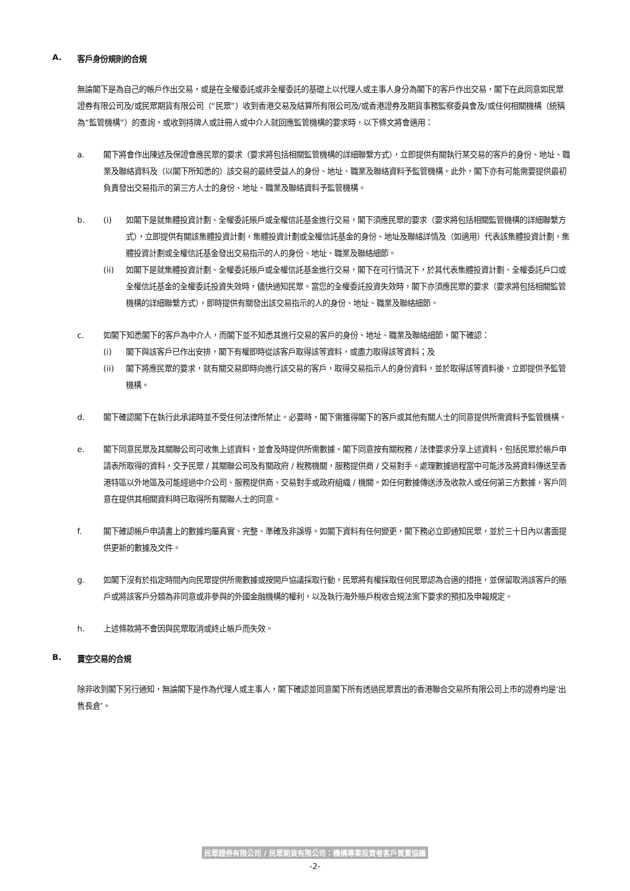A. 客戶身份規則的合規
無論閣下是為自己的帳戶作出交易，或是在全權委託或非全權委託的基礎上以代理人或主事人身分為閣下的客戶作出交易，閣下在此同意如民眾證券有限公司及/或民眾期貨有限公司（“民眾”）收到香港交易及結算所有限公司及/或香港證券及期貨事務監察委員會及/或任何相關機構（統稱為“監管機構”）的查詢，或收到持牌人或註冊人或中介人就回應監管機構的要求時，以下條文將會適用：
a. 閣下將會作出陳述及保證會應民眾的要求（要求將包括相關監管機構的詳細聯繫方式），立即提供有關執行某交易的客戶的身份、地址、職業及聯絡資料及（以閣下所知悉的）該交易的最終受益人的身份、地址、職業及聯絡資料予監管機構。此外，閣下亦有可能需要提供最初負責發出交易指示的第三方人士的身份、地址、職業及聯絡資料予監管機構。
b. (i) 如閣下是就集體投資計劃、全權委託賬戶或全權信託基金進行交易，閣下須應民眾的要求（要求將包括相關監管機構的詳細聯繫方式），立即提供有關該集體投資計劃，集體投資計劃或全權信託基金的身份、地址及聯絡詳情及（如適用）代表該集體投資計劃，集體投資計劃或全權信託基金發出交易指示的人的身份、地址、職業及聯絡細節。
(ii) 如閣下是就集體投資計劃、全權委託賬戶或全權信託基金進行交易，閣下在可行情況下，於其代表集體投資計劃、全權委託戶口或全權信託基金的全權委託投資失效時，儘快通知民眾。當您的全權委託投資失效時，閣下亦須應民眾的要求（要求將包括相關監管機構的詳細聯繫方式），即時提供有關發出該交易指示的人的身份、地址、職業及聯絡細節。
c. 如閣下知悉閣下的客戶為中介人，而閣下並不知悉其進行交易的客戶的身份、地址、職業及聯絡細節，閣下確認：
(i) 閣下與該客戶已作出安排，閣下有權即時從該客戶取得該等資料，或盡力取得該等資料；及
(ii) 閣下將應民眾的要求，就有關交易即時向進行該交易的客戶，取得交易指示人的身份資料，並於取得該等資料後，立即提供予監管機構。
d. 閣下確認閣下在執行此承諾時並不受任何法律所禁止。必要時，閣下需獲得閣下的客戶或其他有關人士的同意提供所需資料予監管機構。
e. 閣下同意民眾及其關聯公司可收集上述資料，並會及時提供所需數據。閣下同意按有關稅務 / 法律要求分享上述資料，包括民眾於帳戶申請表所取得的資料，交予民眾 / 其關聯公司及有關政府 / 稅務機關，服務提供商 / 交易對手。處理數據過程當中可能涉及將資料傳送至香港特區以外地區及可能經過中介公司、服務提供商、交易對手或政府組織 / 機關。如任何數據傳送涉及收款人或任何第三方數據，客戶同意在提供其相關資料時已取得所有關聯人士的同意。
f. 閣下確認帳戶申請書上的數據均屬真實、完整、準確及非誤導。如閣下資料有任何變更，閣下務必立即通知民眾，並於三十日內以書面提供更新的數據及文件。
g. 如閣下沒有於指定時間內向民眾提供所需數據或按開戶協議採取行動，民眾將有權採取任何民眾認為合適的措拖，並保留取消該客戶的賬戶或將該客戶分類為非同意或非參與的外國金融機構的權利，以及執行海外賬戶稅收合規法案下要求的預扣及申報規定。
h. 上述條款將不會因與民眾取消或終止帳戶而失效。
B. 賣空交易的合規
除非收到閣下另行通知，無論閣下是作為代理人或主事人，閣下確認並同意閣下所有透過民眾賣出的香港聯合交易所有限公司上市的證券均是‘出售長倉’。
民眾證券有限公司 / 民眾期貨有限公司：機構專業投資者客戶買賣協議
-2-